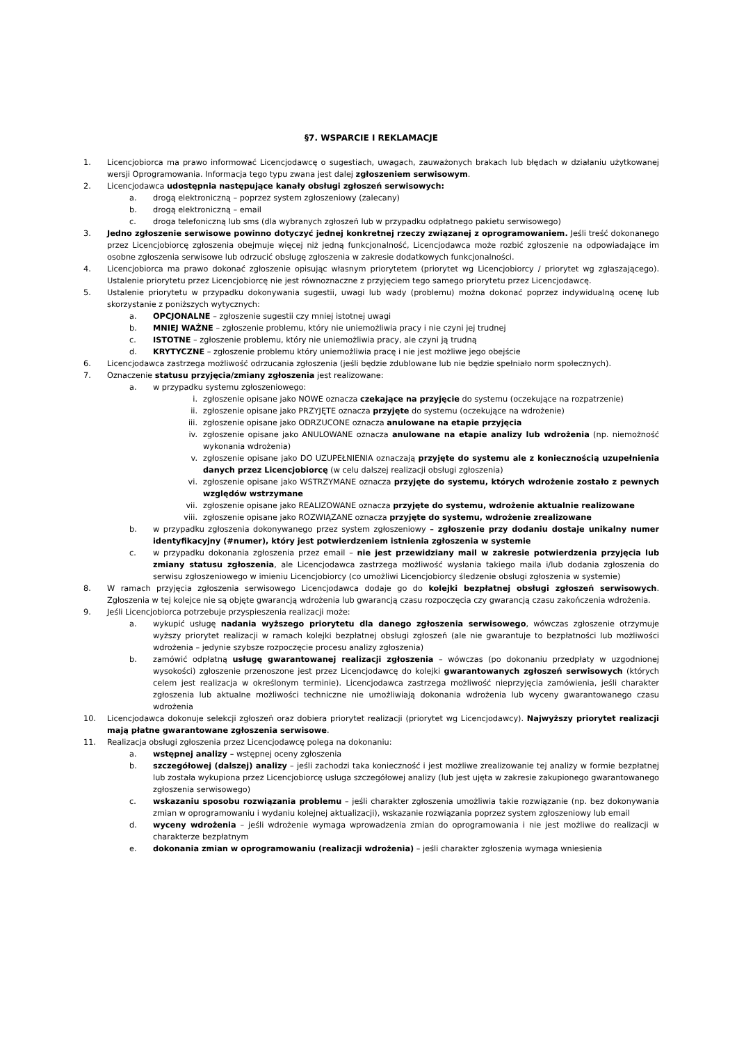§7. WSPARCIE I REKLAMACJE
1. Licencjobiorca ma prawo informować Licencjodawcę o sugestiach, uwagach, zauważonych brakach lub błędach w działaniu użytkowanej wersji Oprogramowania. Informacja tego typu zwana jest dalej zgłoszeniem serwisowym.
2. Licencjodawca udostępnia następujące kanały obsługi zgłoszeń serwisowych:
a. drogą elektroniczną – poprzez system zgłoszeniowy (zalecany)
b. drogą elektroniczną – email
c. droga telefoniczną lub sms (dla wybranych zgłoszeń lub w przypadku odpłatnego pakietu serwisowego)
3. Jedno zgłoszenie serwisowe powinno dotyczyć jednej konkretnej rzeczy związanej z oprogramowaniem. Jeśli treść dokonanego przez Licencjobiorcę zgłoszenia obejmuje więcej niż jedną funkcjonalność, Licencjodawca może rozbić zgłoszenie na odpowiadające im osobne zgłoszenia serwisowe lub odrzucić obsługę zgłoszenia w zakresie dodatkowych funkcjonalności.
4. Licencjobiorca ma prawo dokonać zgłoszenie opisując własnym priorytetem (priorytet wg Licencjobiorcy / priorytet wg zgłaszającego). Ustalenie priorytetu przez Licencjobiorcę nie jest równoznaczne z przyjęciem tego samego priorytetu przez Licencjodawcę.
5. Ustalenie priorytetu w przypadku dokonywania sugestii, uwagi lub wady (problemu) można dokonać poprzez indywidualną ocenę lub skorzystanie z poniższych wytycznych:
a. OPCJONALNE – zgłoszenie sugestii czy mniej istotnej uwagi
b. MNIEJ WAŻNE – zgłoszenie problemu, który nie uniemożliwia pracy i nie czyni jej trudnej
c. ISTOTNE – zgłoszenie problemu, który nie uniemożliwia pracy, ale czyni ją trudną
d. KRYTYCZNE – zgłoszenie problemu który uniemożliwia pracę i nie jest możliwe jego obejście
6. Licencjodawca zastrzega możliwość odrzucania zgłoszenia (jeśli będzie zdublowane lub nie będzie spełniało norm społecznych).
7. Oznaczenie statusu przyjęcia/zmiany zgłoszenia jest realizowane:
a. w przypadku systemu zgłoszeniowego:
i. zgłoszenie opisane jako NOWE oznacza czekające na przyjęcie do systemu (oczekujące na rozpatrzenie)
ii. zgłoszenie opisane jako PRZYJĘTE oznacza przyjęte do systemu (oczekujące na wdrożenie)
iii. zgłoszenie opisane jako ODRZUCONE oznacza anulowane na etapie przyjęcia
iv. zgłoszenie opisane jako ANULOWANE oznacza anulowane na etapie analizy lub wdrożenia (np. niemożność wykonania wdrożenia)
v. zgłoszenie opisane jako DO UZUPEŁNIENIA oznaczają przyjęte do systemu ale z koniecznością uzupełnienia danych przez Licencjobiorcę (w celu dalszej realizacji obsługi zgłoszenia)
vi. zgłoszenie opisane jako WSTRZYMANE oznacza przyjęte do systemu, których wdrożenie zostało z pewnych względów wstrzymane
vii. zgłoszenie opisane jako REALIZOWANE oznacza przyjęte do systemu, wdrożenie aktualnie realizowane
viii. zgłoszenie opisane jako ROZWIĄZANE oznacza przyjęte do systemu, wdrożenie zrealizowane
b. w przypadku zgłoszenia dokonywanego przez system zgłoszeniowy – zgłoszenie przy dodaniu dostaje unikalny numer identyfikacyjny (#numer), który jest potwierdzeniem istnienia zgłoszenia w systemie
c. w przypadku dokonania zgłoszenia przez email – nie jest przewidziany mail w zakresie potwierdzenia przyjęcia lub zmiany statusu zgłoszenia, ale Licencjodawca zastrzega możliwość wysłania takiego maila i/lub dodania zgłoszenia do serwisu zgłoszeniowego w imieniu Licencjobiorcy (co umożliwi Licencjobiorcy śledzenie obsługi zgłoszenia w systemie)
8. W ramach przyjęcia zgłoszenia serwisowego Licencjodawca dodaje go do kolejki bezpłatnej obsługi zgłoszeń serwisowych. Zgłoszenia w tej kolejce nie są objęte gwarancją wdrożenia lub gwarancją czasu rozpoczęcia czy gwarancją czasu zakończenia wdrożenia.
9. Jeśli Licencjobiorca potrzebuje przyspieszenia realizacji może:
a. wykupić usługę nadania wyższego priorytetu dla danego zgłoszenia serwisowego, wówczas zgłoszenie otrzymuje wyższy priorytet realizacji w ramach kolejki bezpłatnej obsługi zgłoszeń (ale nie gwarantuje to bezpłatności lub możliwości wdrożenia – jedynie szybsze rozpoczęcie procesu analizy zgłoszenia)
b. zamówić odpłatną usługę gwarantowanej realizacji zgłoszenia – wówczas (po dokonaniu przedpłaty w uzgodnionej wysokości) zgłoszenie przenoszone jest przez Licencjodawcę do kolejki gwarantowanych zgłoszeń serwisowych (których celem jest realizacja w określonym terminie). Licencjodawca zastrzega możliwość nieprzyjęcia zamówienia, jeśli charakter zgłoszenia lub aktualne możliwości techniczne nie umożliwiają dokonania wdrożenia lub wyceny gwarantowanego czasu wdrożenia
10. Licencjodawca dokonuje selekcji zgłoszeń oraz dobiera priorytet realizacji (priorytet wg Licencjodawcy). Najwyższy priorytet realizacji mają płatne gwarantowane zgłoszenia serwisowe.
11. Realizacja obsługi zgłoszenia przez Licencjodawcę polega na dokonaniu:
a. wstępnej analizy – wstępnej oceny zgłoszenia
b. szczegółowej (dalszej) analizy – jeśli zachodzi taka konieczność i jest możliwe zrealizowanie tej analizy w formie bezpłatnej lub została wykupiona przez Licencjobiorcę usługa szczegółowej analizy (lub jest ujęta w zakresie zakupionego gwarantowanego zgłoszenia serwisowego)
c. wskazaniu sposobu rozwiązania problemu – jeśli charakter zgłoszenia umożliwia takie rozwiązanie (np. bez dokonywania zmian w oprogramowaniu i wydaniu kolejnej aktualizacji), wskazanie rozwiązania poprzez system zgłoszeniowy lub email
d. wyceny wdrożenia – jeśli wdrożenie wymaga wprowadzenia zmian do oprogramowania i nie jest możliwe do realizacji w charakterze bezpłatnym
e. dokonania zmian w oprogramowaniu (realizacji wdrożenia) – jeśli charakter zgłoszenia wymaga wniesienia